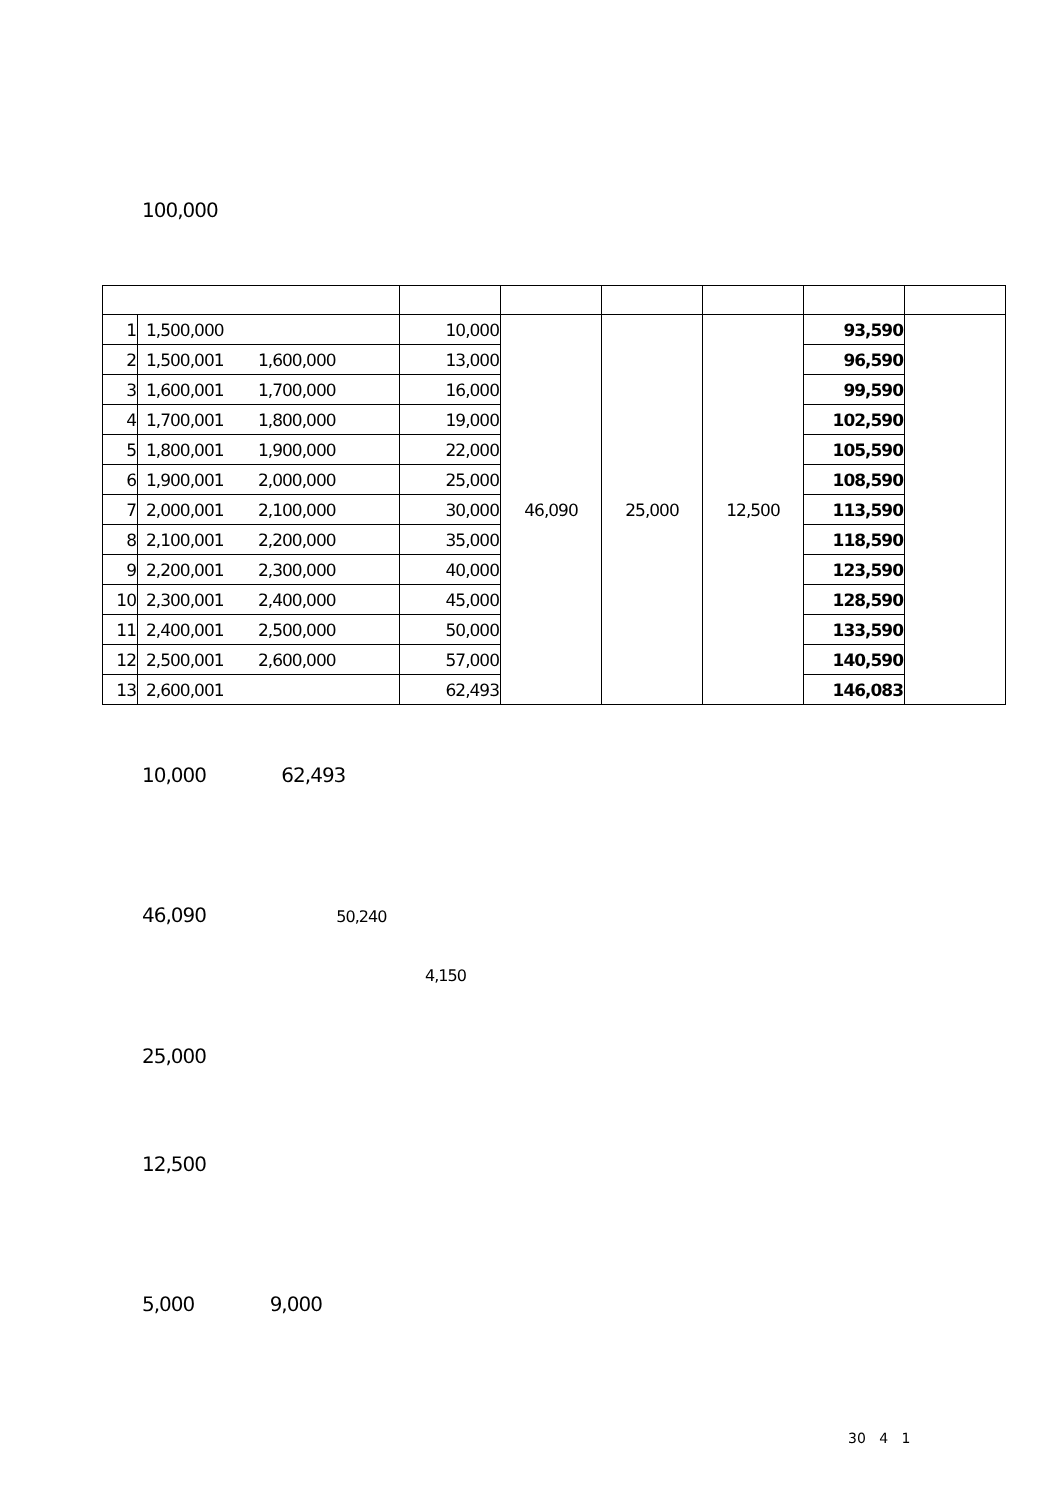100,000
| 1 | 1,500,000 | | 10,000 | 46,090 | 25,000 | 12,500 | 93,590 | |
| 2 | 1,500,001 | 1,600,000 | 13,000 | | | | 96,590 | |
| 3 | 1,600,001 | 1,700,000 | 16,000 | | | | 99,590 | |
| 4 | 1,700,001 | 1,800,000 | 19,000 | | | | 102,590 | |
| 5 | 1,800,001 | 1,900,000 | 22,000 | | | | 105,590 | |
| 6 | 1,900,001 | 2,000,000 | 25,000 | | | | 108,590 | |
| 7 | 2,000,001 | 2,100,000 | 30,000 | | | | 113,590 | |
| 8 | 2,100,001 | 2,200,000 | 35,000 | | | | 118,590 | |
| 9 | 2,200,001 | 2,300,000 | 40,000 | | | | 123,590 | |
| 10 | 2,300,001 | 2,400,000 | 45,000 | | | | 128,590 | |
| 11 | 2,400,001 | 2,500,000 | 50,000 | | | | 133,590 | |
| 12 | 2,500,001 | 2,600,000 | 57,000 | | | | 140,590 | |
| 13 | 2,600,001 | | 62,493 | | | | 146,083 | |
10,000 62,493
46,090 50,240
4,150
25,000
12,500
5,000 9,000
30 4 1